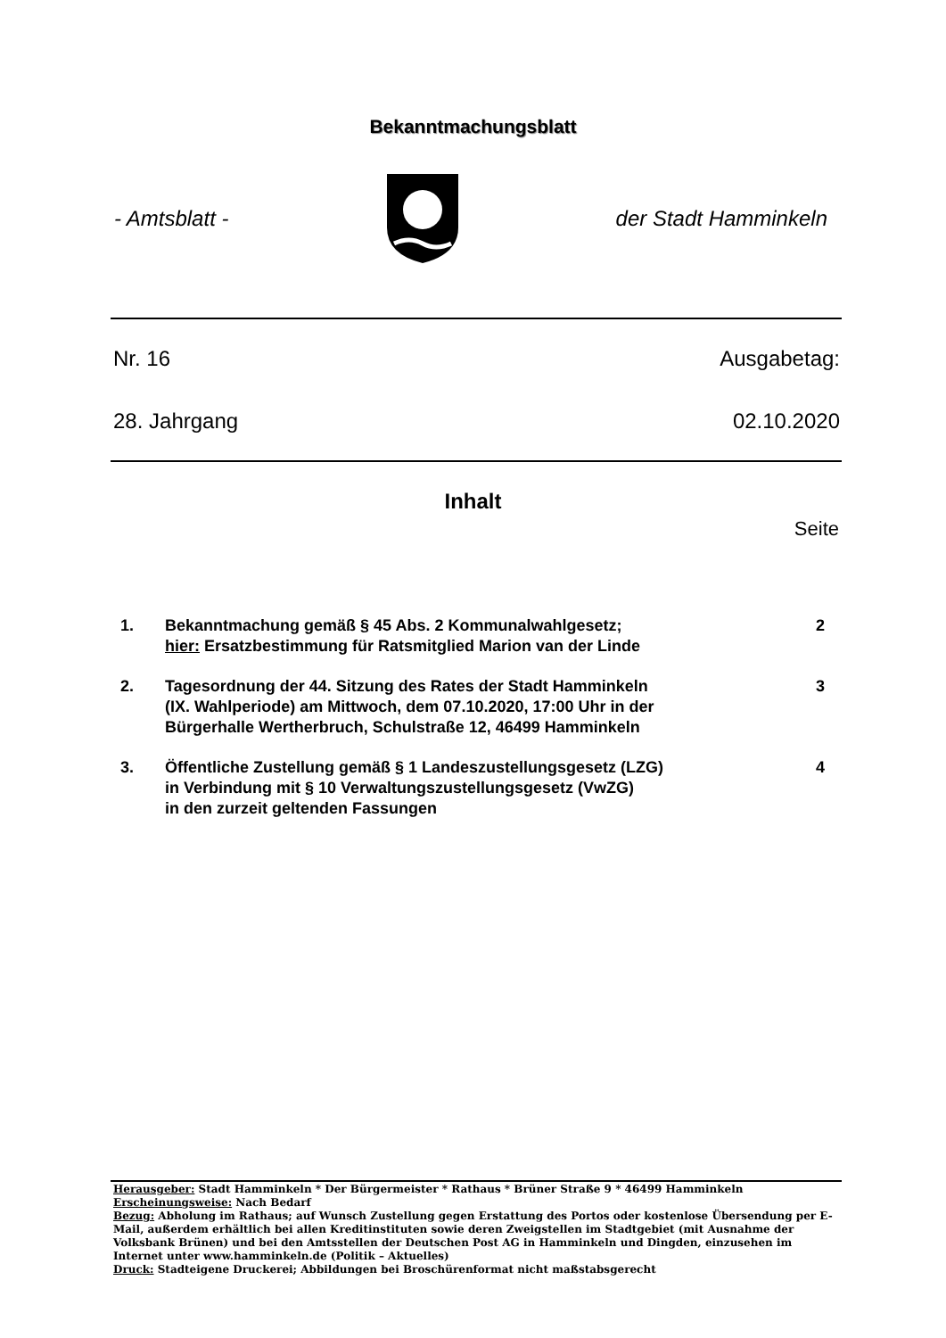Bekanntmachungsblatt
- Amtsblatt - der Stadt Hamminkeln
Nr. 16 Ausgabetag:
28. Jahrgang 02.10.2020
Inhalt
Seite
1. Bekanntmachung gemäß § 45 Abs. 2 Kommunalwahlgesetz;
hier: Ersatzbestimmung für Ratsmitglied Marion van der Linde 2
2. Tagesordnung der 44. Sitzung des Rates der Stadt Hamminkeln
(IX. Wahlperiode) am Mittwoch, dem 07.10.2020, 17:00 Uhr in der
Bürgerhalle Wertherbruch, Schulstraße 12, 46499 Hamminkeln 3
3. Öffentliche Zustellung gemäß § 1 Landeszustellungsgesetz (LZG)
in Verbindung mit § 10 Verwaltungszustellungsgesetz (VwZG)
in den zurzeit geltenden Fassungen 4
Herausgeber: Stadt Hamminkeln * Der Bürgermeister * Rathaus * Brüner Straße 9 * 46499 Hamminkeln
Erscheinungsweise: Nach Bedarf
Bezug: Abholung im Rathaus; auf Wunsch Zustellung gegen Erstattung des Portos oder kostenlose Übersendung per E-Mail, außerdem erhältlich bei allen Kreditinstituten sowie deren Zweigstellen im Stadtgebiet (mit Ausnahme der Volksbank Brünen) und bei den Amtsstellen der Deutschen Post AG in Hamminkeln und Dingden, einzusehen im Internet unter www.hamminkeln.de (Politik – Aktuelles)
Druck: Stadteigene Druckerei; Abbildungen bei Broschürenformat nicht maßstabsgerecht